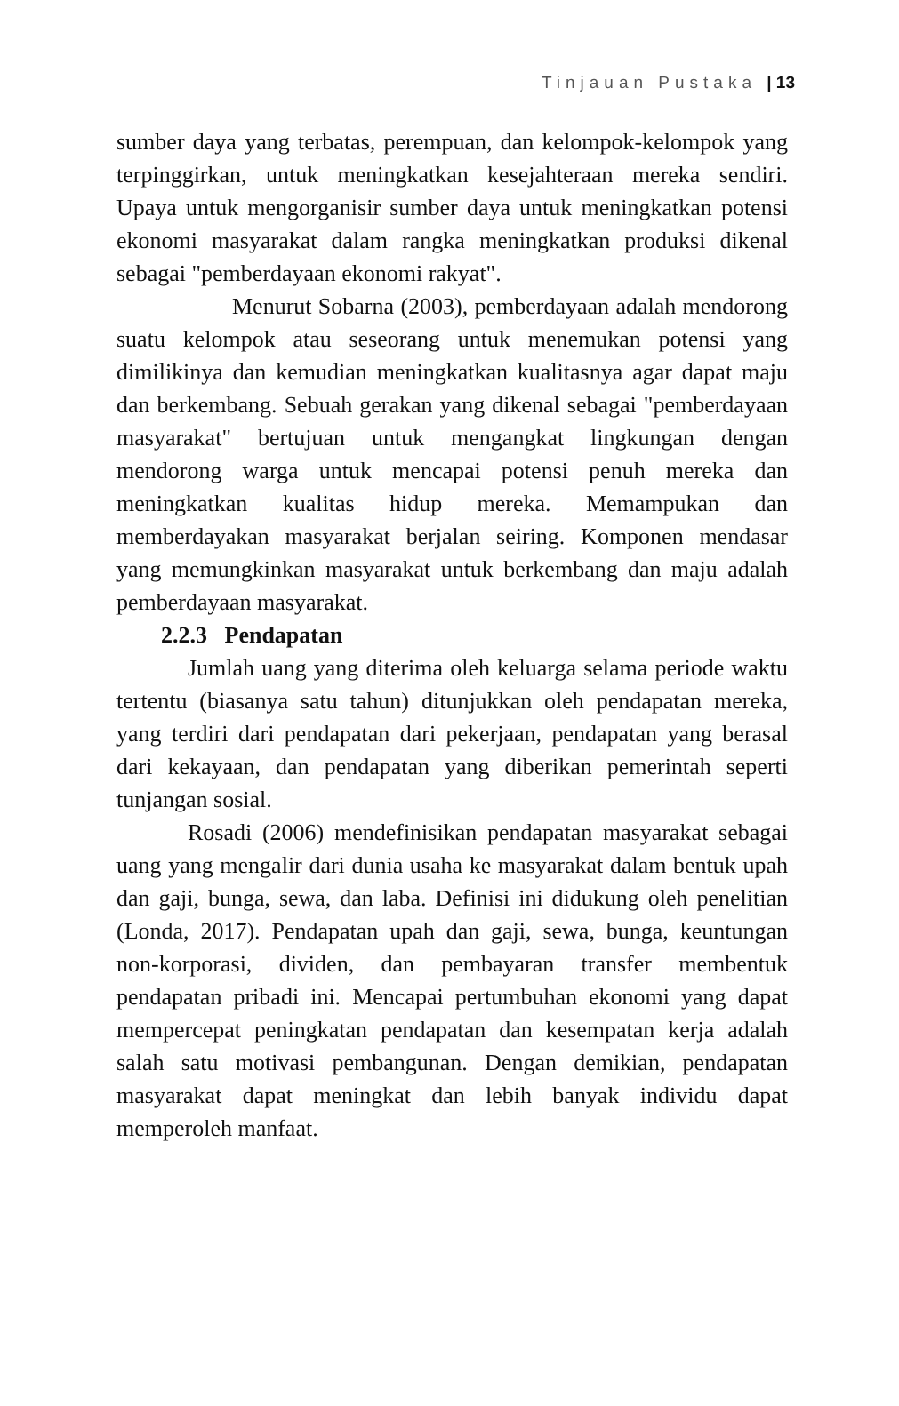Tinjauan Pustaka | 13
sumber daya yang terbatas, perempuan, dan kelompok-kelompok yang terpinggirkan, untuk meningkatkan kesejahteraan mereka sendiri. Upaya untuk mengorganisir sumber daya untuk meningkatkan potensi ekonomi masyarakat dalam rangka meningkatkan produksi dikenal sebagai "pemberdayaan ekonomi rakyat".
Menurut Sobarna (2003), pemberdayaan adalah mendorong suatu kelompok atau seseorang untuk menemukan potensi yang dimilikinya dan kemudian meningkatkan kualitasnya agar dapat maju dan berkembang. Sebuah gerakan yang dikenal sebagai "pemberdayaan masyarakat" bertujuan untuk mengangkat lingkungan dengan mendorong warga untuk mencapai potensi penuh mereka dan meningkatkan kualitas hidup mereka. Memampukan dan memberdayakan masyarakat berjalan seiring. Komponen mendasar yang memungkinkan masyarakat untuk berkembang dan maju adalah pemberdayaan masyarakat.
2.2.3 Pendapatan
Jumlah uang yang diterima oleh keluarga selama periode waktu tertentu (biasanya satu tahun) ditunjukkan oleh pendapatan mereka, yang terdiri dari pendapatan dari pekerjaan, pendapatan yang berasal dari kekayaan, dan pendapatan yang diberikan pemerintah seperti tunjangan sosial.
Rosadi (2006) mendefinisikan pendapatan masyarakat sebagai uang yang mengalir dari dunia usaha ke masyarakat dalam bentuk upah dan gaji, bunga, sewa, dan laba. Definisi ini didukung oleh penelitian (Londa, 2017). Pendapatan upah dan gaji, sewa, bunga, keuntungan non-korporasi, dividen, dan pembayaran transfer membentuk pendapatan pribadi ini. Mencapai pertumbuhan ekonomi yang dapat mempercepat peningkatan pendapatan dan kesempatan kerja adalah salah satu motivasi pembangunan. Dengan demikian, pendapatan masyarakat dapat meningkat dan lebih banyak individu dapat memperoleh manfaat.